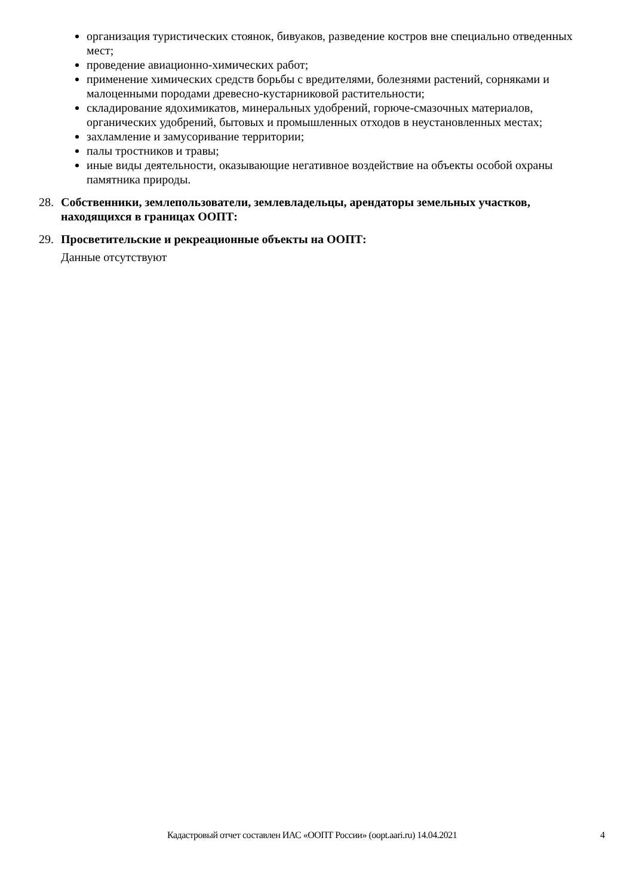организация туристических стоянок, бивуаков, разведение костров вне специально отведенных мест;
проведение авиационно-химических работ;
применение химических средств борьбы с вредителями, болезнями растений, сорняками и малоценными породами древесно-кустарниковой растительности;
складирование ядохимикатов, минеральных удобрений, горюче-смазочных материалов, органических удобрений, бытовых и промышленных отходов в неустановленных местах;
захламление и замусоривание территории;
палы тростников и травы;
иные виды деятельности, оказывающие негативное воздействие на объекты особой охраны памятника природы.
28. Собственники, землепользователи, землевладельцы, арендаторы земельных участков, находящихся в границах ООПТ:
29. Просветительские и рекреационные объекты на ООПТ:
Данные отсутствуют
Кадастровый отчет составлен ИАС «ООПТ России» (oopt.aari.ru) 14.04.2021 4